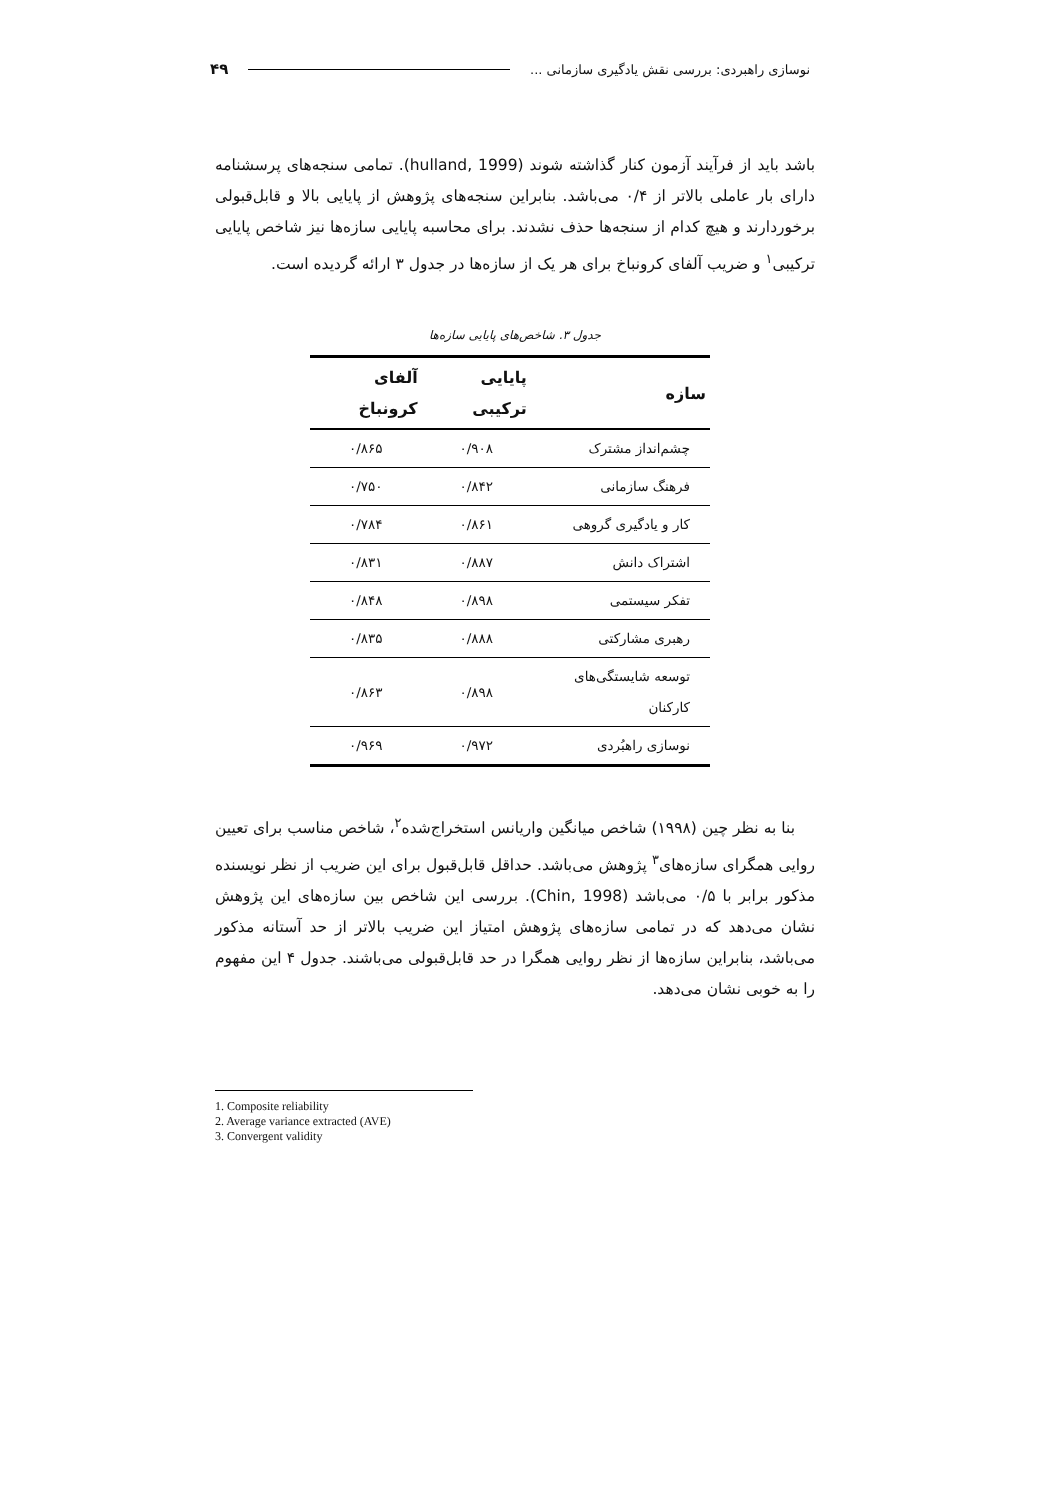نوسازی راهبردی: بررسی نقش یادگیری سازمانی ... ۴۹
باشد باید از فرآیند آزمون کنار گذاشته شوند (hulland, 1999). تمامی سنجه‌های پرسشنامه دارای بار عاملی بالاتر از ۰/۴ می‌باشد. بنابراین سنجه‌های پژوهش از پایایی بالا و قابل‌قبولی برخوردارند و هیچ کدام از سنجه‌ها حذف نشدند. برای محاسبه پایایی سازه‌ها نیز شاخص پایایی ترکیبی<sup>۱</sup> و ضریب آلفای کرونباخ برای هر یک از سازه‌ها در جدول ۳ ارائه گردیده است.
جدول ۳. شاخص‌های پایایی سازه‌ها
| سازه | پایایی ترکیبی | آلفای کرونباخ |
| --- | --- | --- |
| چشم‌انداز مشترک | ۰/۹۰۸ | ۰/۸۶۵ |
| فرهنگ سازمانی | ۰/۸۴۲ | ۰/۷۵۰ |
| کار و یادگیری گروهی | ۰/۸۶۱ | ۰/۷۸۴ |
| اشتراک دانش | ۰/۸۸۷ | ۰/۸۳۱ |
| تفکر سیستمی | ۰/۸۹۸ | ۰/۸۴۸ |
| رهبری مشارکتی | ۰/۸۸۸ | ۰/۸۳۵ |
| توسعه شایستگی‌های کارکنان | ۰/۸۹۸ | ۰/۸۶۳ |
| نوسازی راهبُردی | ۰/۹۷۲ | ۰/۹۶۹ |
بنا به نظر چین (۱۹۹۸) شاخص میانگین واریانس استخراج‌شده<sup>۲</sup>، شاخص مناسب برای تعیین روایی همگرای سازه‌های<sup>۳</sup> پژوهش می‌باشد. حداقل قابل‌قبول برای این ضریب از نظر نویسنده مذکور برابر با ۰/۵ می‌باشد (Chin, 1998). بررسی این شاخص بین سازه‌های این پژوهش نشان می‌دهد که در تمامی سازه‌های پژوهش امتیاز این ضریب بالاتر از حد آستانه مذکور می‌باشد، بنابراین سازه‌ها از نظر روایی همگرا در حد قابل‌قبولی می‌باشند. جدول ۴ این مفهوم را به خوبی نشان می‌دهد.
1. Composite reliability
2. Average variance extracted (AVE)
3. Convergent validity